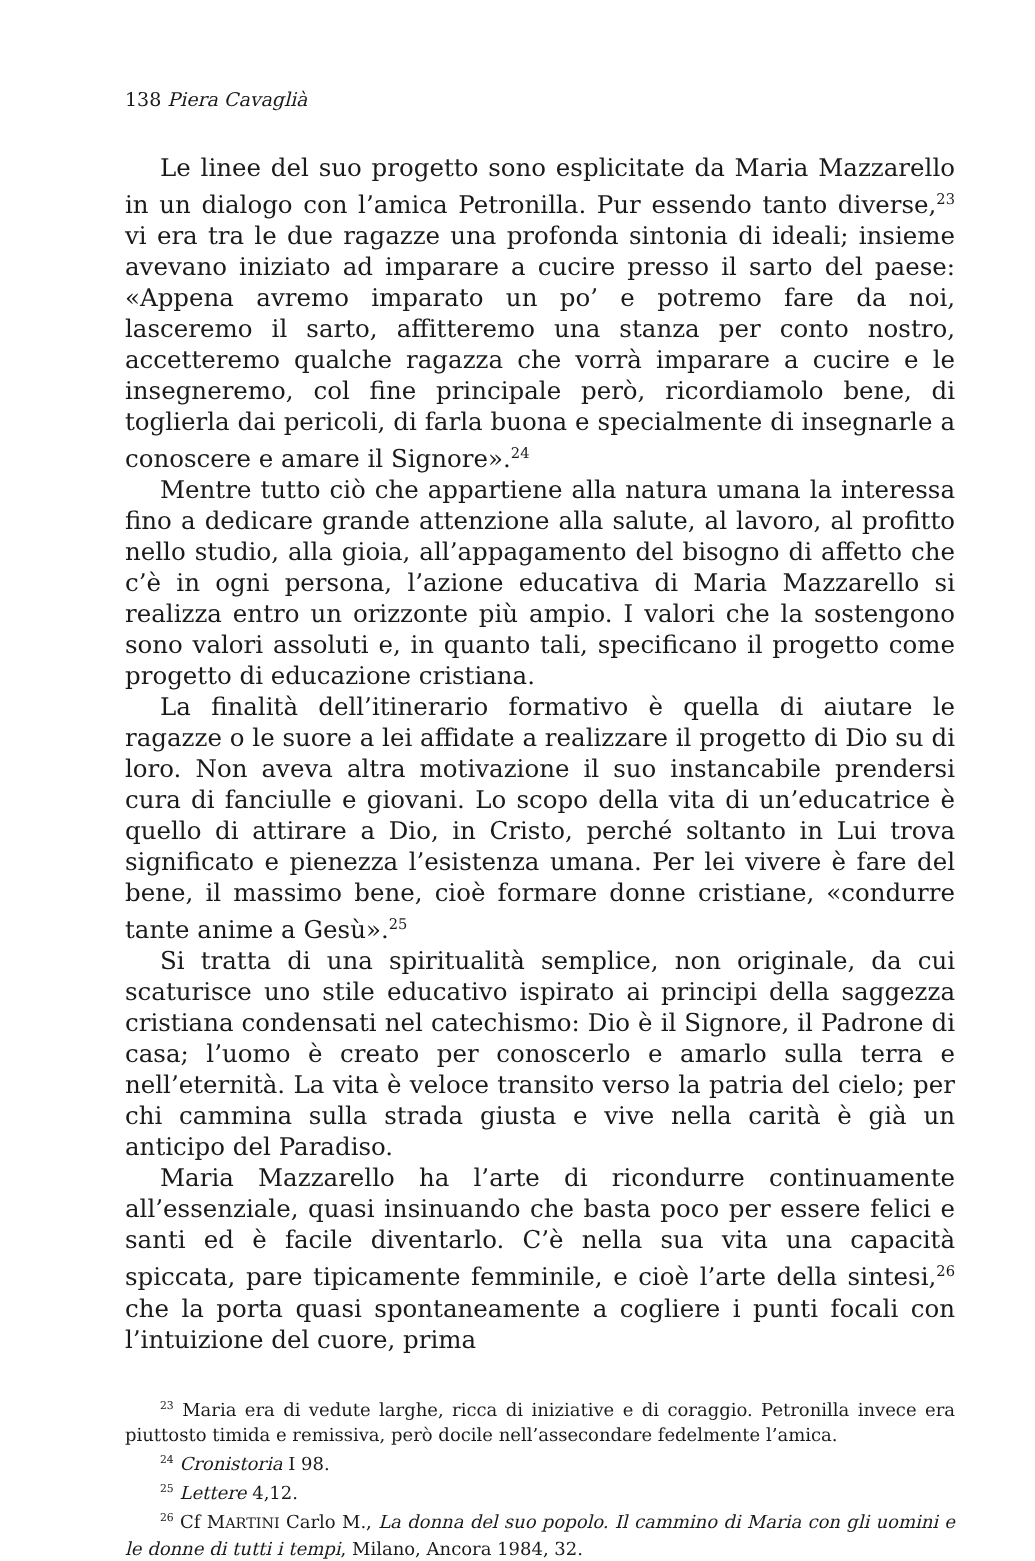138 Piera Cavaglià
Le linee del suo progetto sono esplicitate da Maria Mazzarello in un dialogo con l’amica Petronilla. Pur essendo tanto diverse,<sup>23</sup> vi era tra le due ragazze una profonda sintonia di ideali; insieme avevano iniziato ad imparare a cucire presso il sarto del paese: «Appena avremo imparato un po’ e potremo fare da noi, lasceremo il sarto, affitteremo una stanza per conto nostro, accetteremo qualche ragazza che vorrà imparare a cucire e le insegneremo, col fine principale però, ricordiamolo bene, di toglierla dai pericoli, di farla buona e specialmente di insegnarle a conoscere e amare il Signore».<sup>24</sup>
Mentre tutto ciò che appartiene alla natura umana la interessa fino a dedicare grande attenzione alla salute, al lavoro, al profitto nello studio, alla gioia, all’appagamento del bisogno di affetto che c’è in ogni persona, l’azione educativa di Maria Mazzarello si realizza entro un orizzonte più ampio. I valori che la sostengono sono valori assoluti e, in quanto tali, specificano il progetto come progetto di educazione cristiana.
La finalità dell’itinerario formativo è quella di aiutare le ragazze o le suore a lei affidate a realizzare il progetto di Dio su di loro. Non aveva altra motivazione il suo instancabile prendersi cura di fanciulle e giovani. Lo scopo della vita di un’educatrice è quello di attirare a Dio, in Cristo, perché soltanto in Lui trova significato e pienezza l’esistenza umana. Per lei vivere è fare del bene, il massimo bene, cioè formare donne cristiane, «condurre tante anime a Gesù».<sup>25</sup>
Si tratta di una spiritualità semplice, non originale, da cui scaturisce uno stile educativo ispirato ai principi della saggezza cristiana condensati nel catechismo: Dio è il Signore, il Padrone di casa; l’uomo è creato per conoscerlo e amarlo sulla terra e nell’eternità. La vita è veloce transito verso la patria del cielo; per chi cammina sulla strada giusta e vive nella carità è già un anticipo del Paradiso.
Maria Mazzarello ha l’arte di ricondurre continuamente all’essenziale, quasi insinuando che basta poco per essere felici e santi ed è facile diventarlo. C’è nella sua vita una capacità spiccata, pare tipicamente femminile, e cioè l’arte della sintesi,<sup>26</sup> che la porta quasi spontaneamente a cogliere i punti focali con l’intuizione del cuore, prima
<sup>23</sup> Maria era di vedute larghe, ricca di iniziative e di coraggio. Petronilla invece era piuttosto timida e remissiva, però docile nell’assecondare fedelmente l’amica.
<sup>24</sup> Cronistoria I 98.
<sup>25</sup> Lettere 4,12.
<sup>26</sup> Cf MARTINI Carlo M., La donna del suo popolo. Il cammino di Maria con gli uomini e le donne di tutti i tempi, Milano, Ancora 1984, 32.